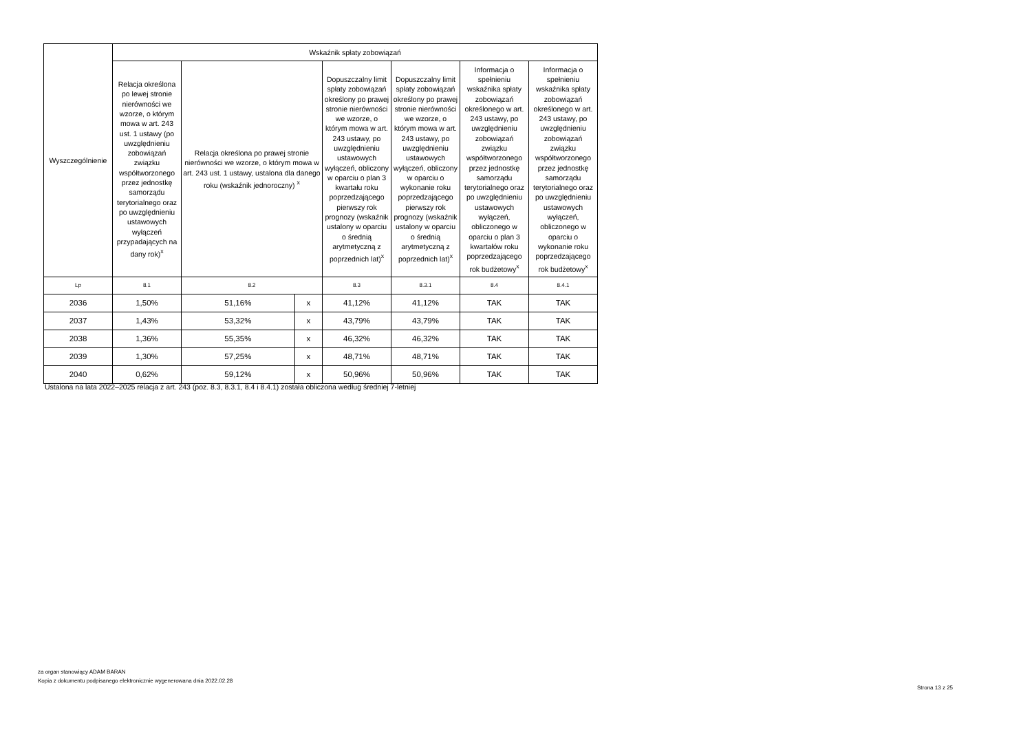| Wyszczególnienie | Wskaźnik spłaty zobowiązań | | | | | | |
| --- | --- | --- | --- | --- | --- | --- | --- |
| | Relacja określona po lewej stronie nierówności we wzorze, o którym mowa w art. 243 ust. 1 ustawy (po uwzględnieniu zobowiązań związku współtworzonego przez jednostkę samorządu terytorialnego oraz po uwzględnieniu ustawowych wyłączeń przypadających na dany rok)<sup>x</sup> | Relacja określona po prawej stronie nierówności we wzorze, o którym mowa w art. 243 ust. 1 ustawy, ustalona dla danego roku (wskaźnik jednoroczny) <sup>x</sup> | | Dopuszczalny limit spłaty zobowiązań określony po prawej stronie nierówności we wzorze, o którym mowa w art. 243 ustawy, po uwzględnieniu ustawowych wyłączeń, obliczony w oparciu o plan 3 kwartału roku poprzedzającego pierwszy rok prognozy (wskaźnik ustalony w oparciu o średnią arytmetyczną z poprzednich lat)<sup>x</sup> | Dopuszczalny limit spłaty zobowiązań określony po prawej stronie nierówności we wzorze, o którym mowa w art. 243 ustawy, po uwzględnieniu ustawowych wyłączeń, obliczony w oparciu o wykonanie roku poprzedzającego pierwszy rok prognozy (wskaźnik ustalony w oparciu o średnią arytmetyczną z poprzednich lat)<sup>x</sup> | Informacja o spełnieniu wskaźnika spłaty zobowiązań określonego w art. 243 ustawy, po uwzględnieniu zobowiązań związku współtworzonego przez jednostkę samorządu terytorialnego oraz po uwzględnieniu ustawowych wyłączeń, obliczonego w oparciu o plan 3 kwartałów roku poprzedzającego rok budżetowy<sup>x</sup> | Informacja o spełnieniu wskaźnika spłaty zobowiązań określonego w art. 243 ustawy, po uwzględnieniu zobowiązań związku współtworzonego przez jednostkę samorządu terytorialnego oraz po uwzględnieniu ustawowych wyłączeń, obliczonego w oparciu o wykonanie roku poprzedzającego rok budżetowy<sup>x</sup> |
| Lp | 8.1 | 8.2 | | 8.3 | 8.3.1 | 8.4 | 8.4.1 |
| 2036 | 1,50% | 51,16% | x | 41,12% | 41,12% | TAK | TAK |
| 2037 | 1,43% | 53,32% | x | 43,79% | 43,79% | TAK | TAK |
| 2038 | 1,36% | 55,35% | x | 46,32% | 46,32% | TAK | TAK |
| 2039 | 1,30% | 57,25% | x | 48,71% | 48,71% | TAK | TAK |
| 2040 | 0,62% | 59,12% | x | 50,96% | 50,96% | TAK | TAK |
Ustalona na lata 2022–2025 relacja z art. 243 (poz. 8.3, 8.3.1, 8.4 i 8.4.1) została obliczona według średniej 7-letniej
za organ stanowiący ADAM BARAN
Kopia z dokumentu podpisanego elektronicznie wygenerowana dnia 2022.02.28
Strona 13 z 25